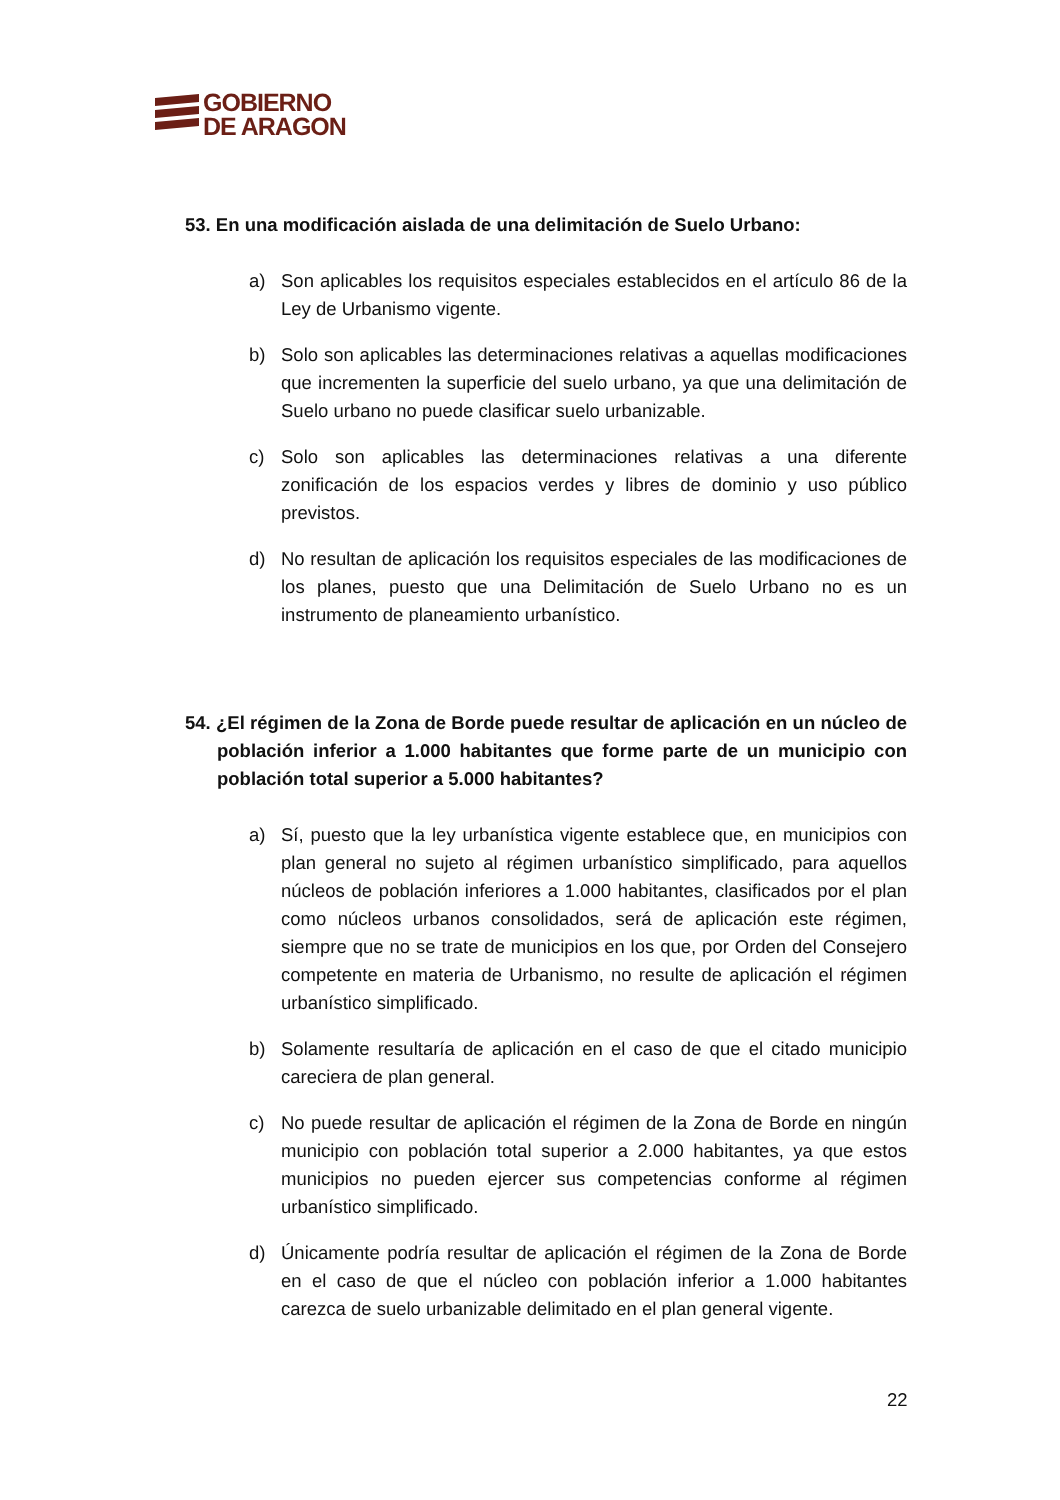GOBIERNO
DE ARAGON
53. En una modificación aislada de una delimitación de Suelo Urbano:
a) Son aplicables los requisitos especiales establecidos en el artículo 86 de la Ley de Urbanismo vigente.
b) Solo son aplicables las determinaciones relativas a aquellas modificaciones que incrementen la superficie del suelo urbano, ya que una delimitación de Suelo urbano no puede clasificar suelo urbanizable.
c) Solo son aplicables las determinaciones relativas a una diferente zonificación de los espacios verdes y libres de dominio y uso público previstos.
d) No resultan de aplicación los requisitos especiales de las modificaciones de los planes, puesto que una Delimitación de Suelo Urbano no es un instrumento de planeamiento urbanístico.
54. ¿El régimen de la Zona de Borde puede resultar de aplicación en un núcleo de población inferior a 1.000 habitantes que forme parte de un municipio con población total superior a 5.000 habitantes?
a) Sí, puesto que la ley urbanística vigente establece que, en municipios con plan general no sujeto al régimen urbanístico simplificado, para aquellos núcleos de población inferiores a 1.000 habitantes, clasificados por el plan como núcleos urbanos consolidados, será de aplicación este régimen, siempre que no se trate de municipios en los que, por Orden del Consejero competente en materia de Urbanismo, no resulte de aplicación el régimen urbanístico simplificado.
b) Solamente resultaría de aplicación en el caso de que el citado municipio careciera de plan general.
c) No puede resultar de aplicación el régimen de la Zona de Borde en ningún municipio con población total superior a 2.000 habitantes, ya que estos municipios no pueden ejercer sus competencias conforme al régimen urbanístico simplificado.
d) Únicamente podría resultar de aplicación el régimen de la Zona de Borde en el caso de que el núcleo con población inferior a 1.000 habitantes carezca de suelo urbanizable delimitado en el plan general vigente.
22